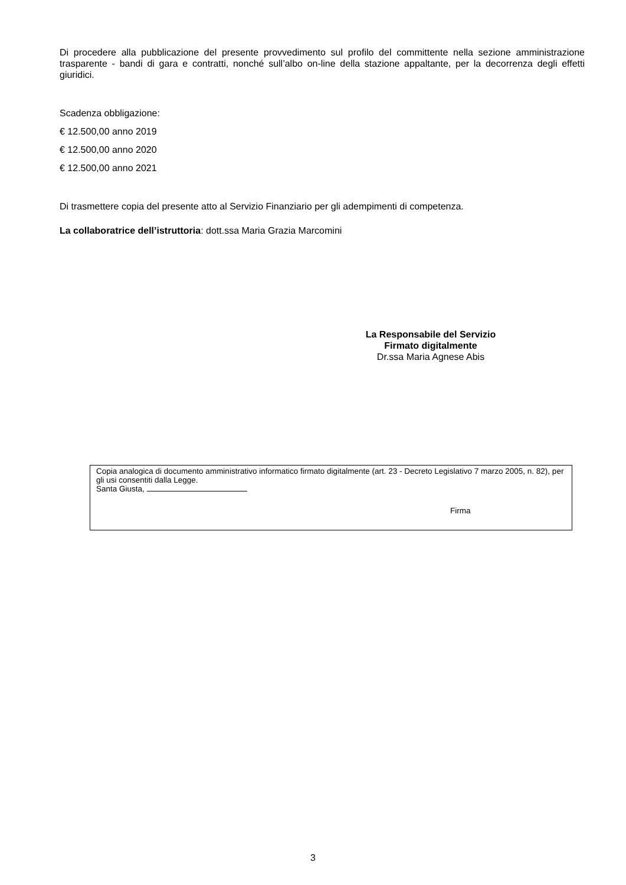Di procedere alla pubblicazione del presente provvedimento sul profilo del committente nella sezione amministrazione trasparente - bandi di gara e contratti, nonché sull’albo on-line della stazione appaltante, per la decorrenza degli effetti giuridici.
Scadenza obbligazione:
€ 12.500,00 anno 2019
€ 12.500,00 anno 2020
€ 12.500,00 anno 2021
Di trasmettere copia del presente atto al Servizio Finanziario per gli adempimenti di competenza.
La collaboratrice dell’istruttoria: dott.ssa Maria Grazia Marcomini
La Responsabile del Servizio
Firmato digitalmente
Dr.ssa Maria Agnese Abis
Copia analogica di documento amministrativo informatico firmato digitalmente (art. 23 - Decreto Legislativo 7 marzo 2005, n. 82), per gli usi consentiti dalla Legge.
Santa Giusta,
Firma
3